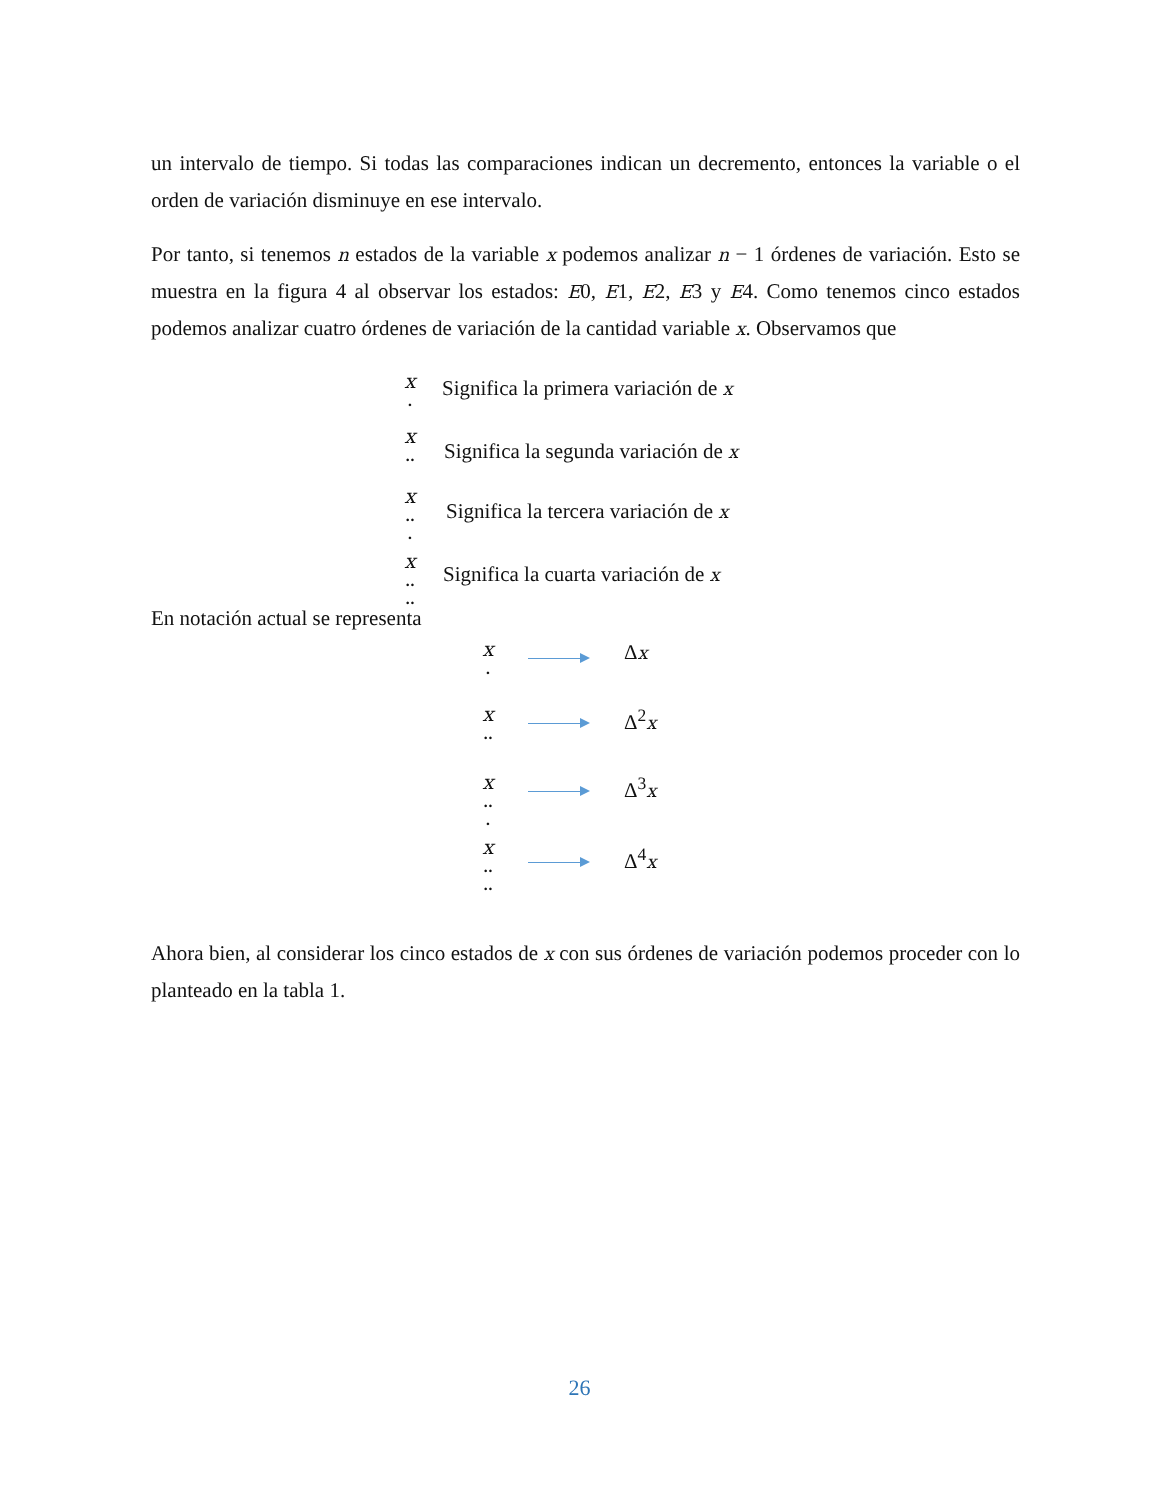un intervalo de tiempo. Si todas las comparaciones indican un decremento, entonces la variable o el orden de variación disminuye en ese intervalo.
Por tanto, si tenemos n estados de la variable x podemos analizar n − 1 órdenes de variación. Esto se muestra en la figura 4 al observar los estados: E0, E1, E2, E3 y E4. Como tenemos cinco estados podemos analizar cuatro órdenes de variación de la cantidad variable x. Observamos que
x
.
Significa la primera variación de x
x
..
Significa la segunda variación de x
x
..
.
Significa la tercera variación de x
x
..
..
Significa la cuarta variación de x
En notación actual se representa
x
.
Δx
x
..
Δ<sup>2</sup>x
x
..
.
Δ<sup>3</sup>x
x
..
..
Δ<sup>4</sup>x
Ahora bien, al considerar los cinco estados de x con sus órdenes de variación podemos proceder con lo planteado en la tabla 1.
26